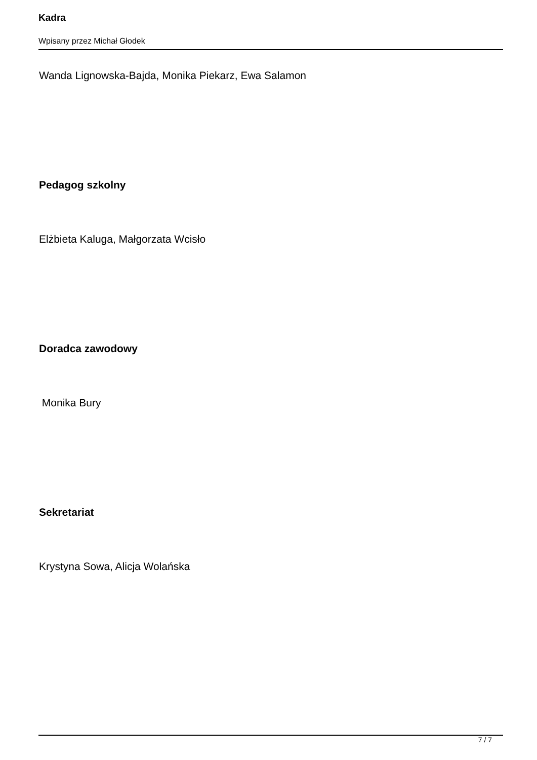Kadra
Wpisany przez Michał Głodek
Wanda Lignowska-Bajda, Monika Piekarz, Ewa Salamon
Pedagog szkolny
Elżbieta Kaluga, Małgorzata Wcisło
Doradca zawodowy
Monika Bury
Sekretariat
Krystyna Sowa, Alicja Wolańska
7 / 7